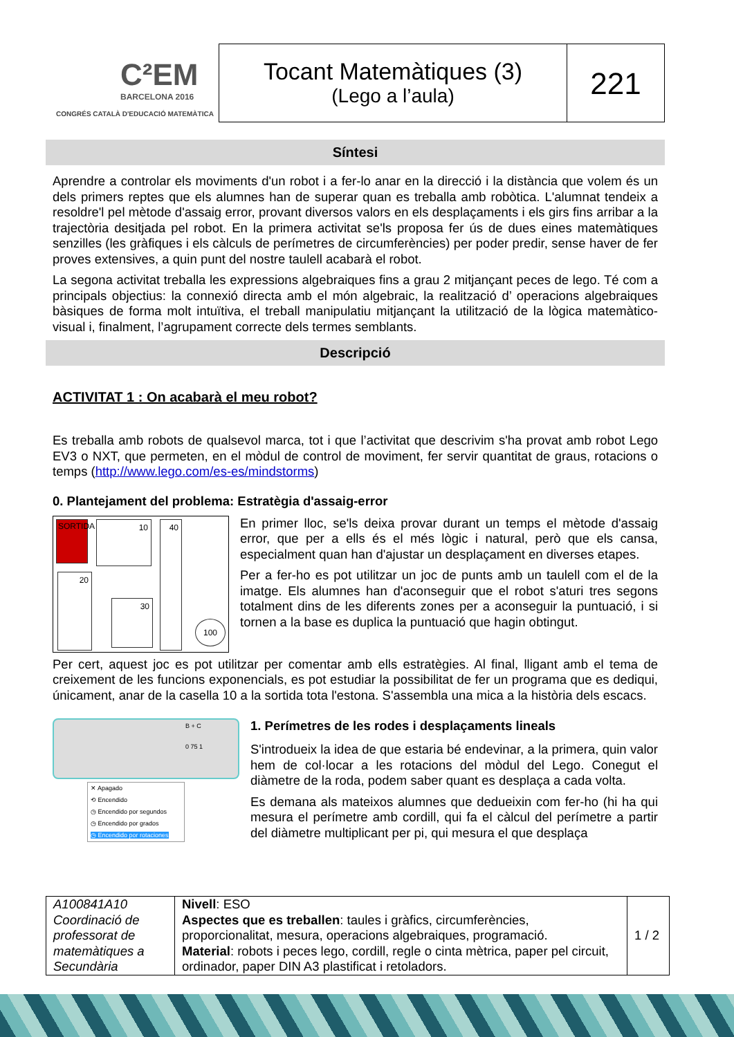C²EM
BARCELONA 2016
CONGRÉS CATALÀ D'EDUCACIÓ MATEMÀTICA
Tocant Matemàtiques (3)
(Lego a l’aula)
221
Síntesi
Aprendre a controlar els moviments d'un robot i a fer-lo anar en la direcció i la distància que volem és un dels primers reptes que els alumnes han de superar quan es treballa amb robòtica. L'alumnat tendeix a resoldre'l pel mètode d'assaig error, provant diversos valors en els desplaçaments i els girs fins arribar a la trajectòria desitjada pel robot. En la primera activitat se'ls proposa fer ús de dues eines matemàtiques senzilles (les gràfiques i els càlculs de perímetres de circumferències) per poder predir, sense haver de fer proves extensives, a quin punt del nostre taulell acabarà el robot.
La segona activitat treballa les expressions algebraiques fins a grau 2 mitjançant peces de lego. Té com a principals objectius: la connexió directa amb el món algebraic, la realització d’ operacions algebraiques bàsiques de forma molt intuïtiva, el treball manipulatiu mitjançant la utilització de la lògica matemàtico-visual i, finalment, l’agrupament correcte dels termes semblants.
Descripció
ACTIVITAT 1 : On acabarà el meu robot?
Es treballa amb robots de qualsevol marca, tot i que l’activitat que descrivim s'ha provat amb robot Lego EV3 o NXT, que permeten, en el mòdul de control de moviment, fer servir quantitat de graus, rotacions o temps (http://www.lego.com/es-es/mindstorms)
0. Plantejament del problema: Estratègia d'assaig-error
SORTIDA
10 40
20
30
100
En primer lloc, se'ls deixa provar durant un temps el mètode d'assaig error, que per a ells és el més lògic i natural, però que els cansa, especialment quan han d'ajustar un desplaçament en diverses etapes.
Per a fer-ho es pot utilitzar un joc de punts amb un taulell com el de la imatge. Els alumnes han d'aconseguir que el robot s'aturi tres segons totalment dins de les diferents zones per a aconseguir la puntuació, i si tornen a la base es duplica la puntuació que hagin obtingut.
Per cert, aquest joc es pot utilitzar per comentar amb ells estratègies. Al final, lligant amb el tema de creixement de les funcions exponencials, es pot estudiar la possibilitat de fer un programa que es dediqui, únicament, anar de la casella 10 a la sortida tota l'estona. S'assembla una mica a la història dels escacs.
B + C
0 75 1
✕ Apagado
⟲ Encendido
◷ Encendido por segundos
◷ Encendido por grados
◷ Encendido por rotaciones
1. Perímetres de les rodes i desplaçaments lineals
S'introdueix la idea de que estaria bé endevinar, a la primera, quin valor hem de col·locar a les rotacions del mòdul del Lego. Conegut el diàmetre de la roda, podem saber quant es desplaça a cada volta.
Es demana als mateixos alumnes que dedueixin com fer-ho (hi ha qui mesura el perímetre amb cordill, qui fa el càlcul del perímetre a partir del diàmetre multiplicant per pi, qui mesura el que desplaça
| A100841A10 Coordinació de professorat de matemàtiques a Secundària | Nivell : ESO Aspectes que es treballen : taules i gràfics, circumferències, proporcionalitat, mesura, operacions algebraiques, programació. Material : robots i peces lego, cordill, regle o cinta mètrica, paper pel circuit, ordinador, paper DIN A3 plastificat i retoladors. | 1 / 2 |